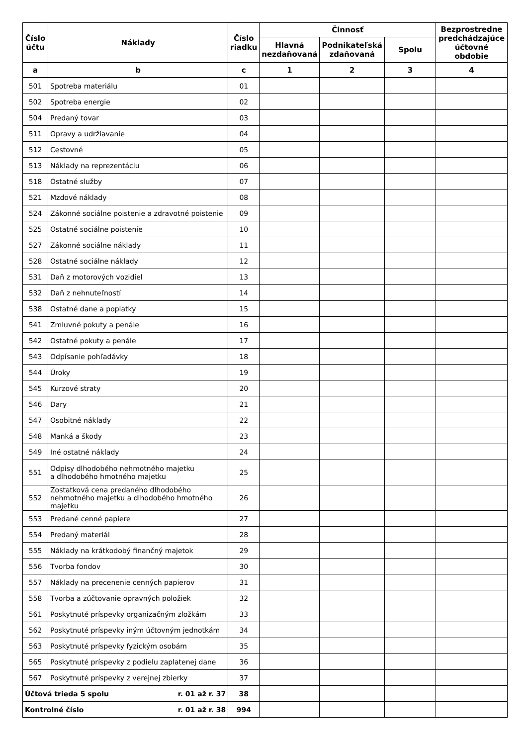| Číslo účtu | Náklady | Číslo riadku | Činnosť | | | Bezprostredne predchádzajúce účtovné obdobie |
| --- | --- | --- | --- | --- | --- | --- |
| | | | Hlavná nezdaňovaná | Podnikateľská zdaňovaná | Spolu | |
| a | b | c | 1 | 2 | 3 | 4 |
| 501 | Spotreba materiálu | 01 | | | | |
| 502 | Spotreba energie | 02 | | | | |
| 504 | Predaný tovar | 03 | | | | |
| 511 | Opravy a udržiavanie | 04 | | | | |
| 512 | Cestovné | 05 | | | | |
| 513 | Náklady na reprezentáciu | 06 | | | | |
| 518 | Ostatné služby | 07 | | | | |
| 521 | Mzdové náklady | 08 | | | | |
| 524 | Zákonné sociálne poistenie a zdravotné poistenie | 09 | | | | |
| 525 | Ostatné sociálne poistenie | 10 | | | | |
| 527 | Zákonné sociálne náklady | 11 | | | | |
| 528 | Ostatné sociálne náklady | 12 | | | | |
| 531 | Daň z motorových vozidiel | 13 | | | | |
| 532 | Daň z nehnuteľností | 14 | | | | |
| 538 | Ostatné dane a poplatky | 15 | | | | |
| 541 | Zmluvné pokuty a penále | 16 | | | | |
| 542 | Ostatné pokuty a penále | 17 | | | | |
| 543 | Odpísanie pohľadávky | 18 | | | | |
| 544 | Úroky | 19 | | | | |
| 545 | Kurzové straty | 20 | | | | |
| 546 | Dary | 21 | | | | |
| 547 | Osobitné náklady | 22 | | | | |
| 548 | Manká a škody | 23 | | | | |
| 549 | Iné ostatné náklady | 24 | | | | |
| 551 | Odpisy dlhodobého nehmotného majetku a dlhodobého hmotného majetku | 25 | | | | |
| 552 | Zostatková cena predaného dlhodobého nehmotného majetku a dlhodobého hmotného majetku | 26 | | | | |
| 553 | Predané cenné papiere | 27 | | | | |
| 554 | Predaný materiál | 28 | | | | |
| 555 | Náklady na krátkodobý finančný majetok | 29 | | | | |
| 556 | Tvorba fondov | 30 | | | | |
| 557 | Náklady na precenenie cenných papierov | 31 | | | | |
| 558 | Tvorba a zúčtovanie opravných položiek | 32 | | | | |
| 561 | Poskytnuté príspevky organizačným zložkám | 33 | | | | |
| 562 | Poskytnuté príspevky iným účtovným jednotkám | 34 | | | | |
| 563 | Poskytnuté príspevky fyzickým osobám | 35 | | | | |
| 565 | Poskytnuté príspevky z podielu zaplatenej dane | 36 | | | | |
| 567 | Poskytnuté príspevky z verejnej zbierky | 37 | | | | |
| r. 01 až r. 37 Účtová trieda 5 spolu | | 38 | | | | |
| r. 01 až r. 38 Kontrolné číslo | | 994 | | | | |